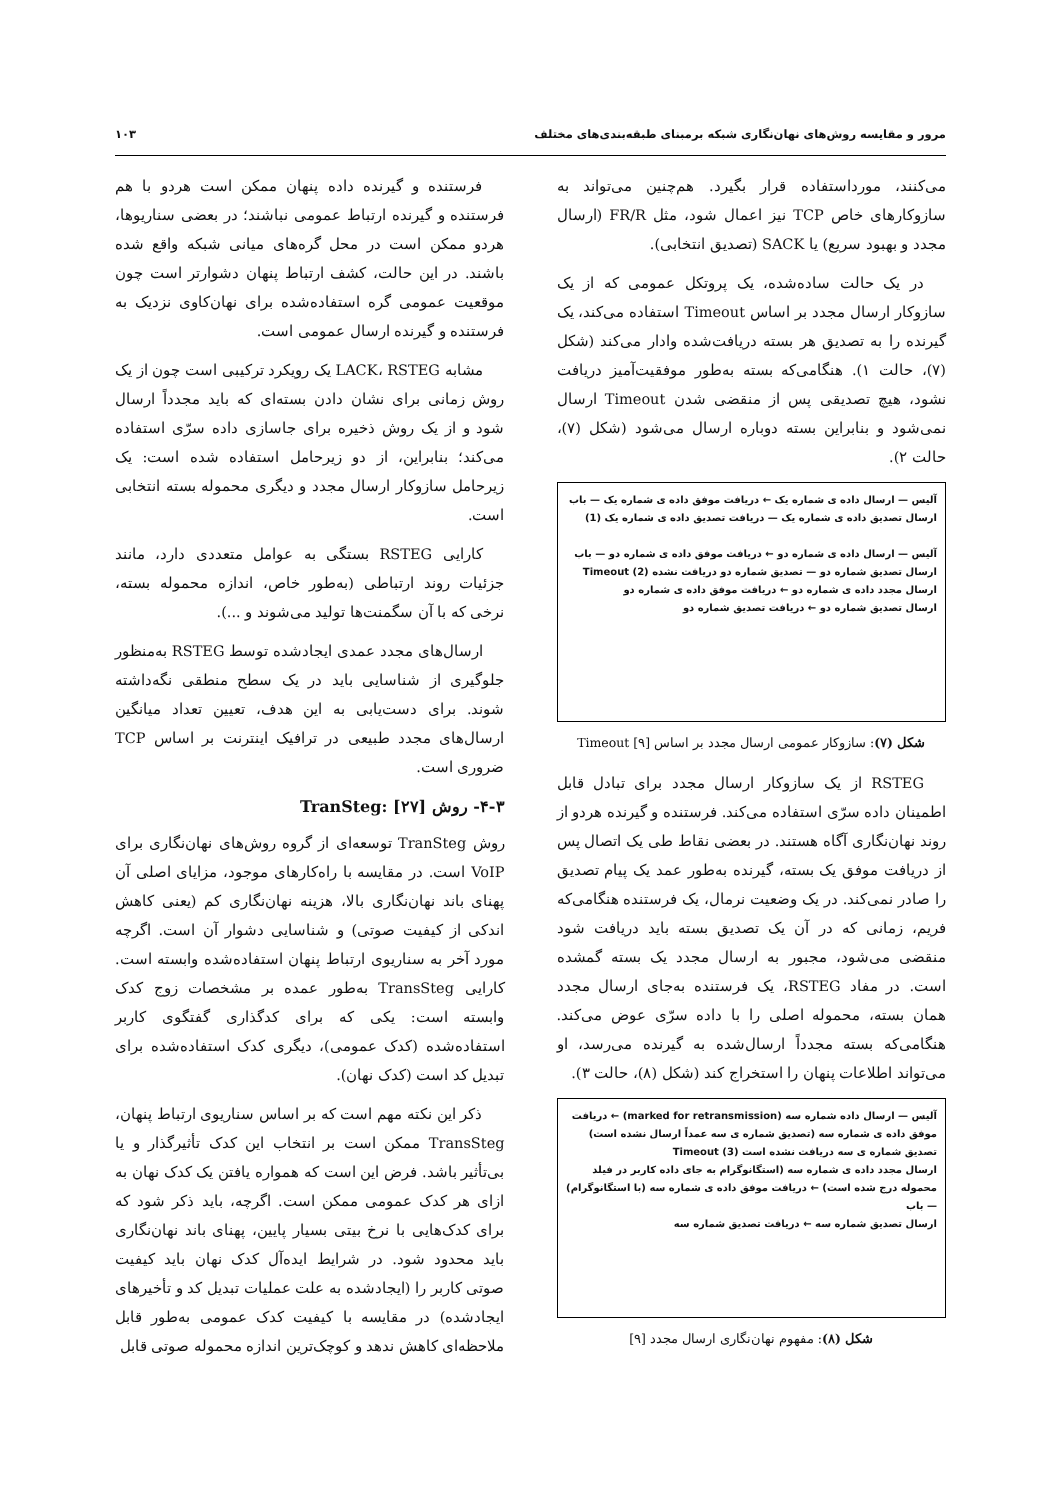مرور و مقایسه روش‌های نهان‌نگاری شبکه برمبنای طبقه‌بندی‌های مختلف ۱۰۳
می‌کنند، مورداستفاده قرار بگیرد. هم‌چنین می‌تواند به سازوکارهای خاص TCP نیز اعمال شود، مثل FR/R (ارسال مجدد و بهبود سریع) یا SACK (تصدیق انتخابی).
در یک حالت ساده‌شده، یک پروتکل عمومی که از یک سازوکار ارسال مجدد بر اساس Timeout استفاده می‌کند، یک گیرنده را به تصدیق هر بسته دریافت‌شده وادار می‌کند (شکل (۷)، حالت ۱). هنگامی‌که بسته به‌طور موفقیت‌آمیز دریافت نشود، هیچ تصدیقی پس از منقضی شدن Timeout ارسال نمی‌شود و بنابراین بسته دوباره ارسال می‌شود (شکل (۷)، حالت ۲).
آلیس — ارسال داده ی شماره یک ← دریافت موفق داده ی شماره یک — باب
ارسال تصدیق داده ی شماره یک — دریافت تصدیق داده ی شماره یک (1)
آلیس — ارسال داده ی شماره دو ← دریافت موفق داده ی شماره دو — باب
ارسال تصدیق شماره دو — تصدیق شماره دو دریافت نشده Timeout (2)
ارسال مجدد داده ی شماره دو ← دریافت موفق داده ی شماره دو
ارسال تصدیق شماره دو ← دریافت تصدیق شماره دو
شکل (۷): سازوکار عمومی ارسال مجدد بر اساس Timeout [۹]
RSTEG از یک سازوکار ارسال مجدد برای تبادل قابل اطمینان داده سرّی استفاده می‌کند. فرستنده و گیرنده هردو از روند نهان‌نگاری آگاه هستند. در بعضی نقاط طی یک اتصال پس از دریافت موفق یک بسته، گیرنده به‌طور عمد یک پیام تصدیق را صادر نمی‌کند. در یک وضعیت نرمال، یک فرستنده هنگامی‌که فریم، زمانی که در آن یک تصدیق بسته باید دریافت شود منقضی می‌شود، مجبور به ارسال مجدد یک بسته گمشده است. در مفاد RSTEG، یک فرستنده به‌جای ارسال مجدد همان بسته، محموله اصلی را با داده سرّی عوض می‌کند. هنگامی‌که بسته مجدداً ارسال‌شده به گیرنده می‌رسد، او می‌تواند اطلاعات پنهان را استخراج کند (شکل (۸)، حالت ۳).
آلیس — ارسال داده شماره سه (marked for retransmission) ← دریافت موفق داده ی شماره سه (تصدیق شماره ی سه عمداً ارسال نشده است)
تصدیق شماره ی سه دریافت نشده است Timeout (3)
ارسال مجدد داده ی شماره سه (استگانوگرام به جای داده کاربر در فیلد محموله درج شده است) ← دریافت موفق داده ی شماره سه (با استگانوگرام) — باب
ارسال تصدیق شماره سه ← دریافت تصدیق شماره سه
شکل (۸): مفهوم نهان‌نگاری ارسال مجدد [۹]
فرستنده و گیرنده داده پنهان ممکن است هردو با هم فرستنده و گیرنده ارتباط عمومی نباشند؛ در بعضی سناریوها، هردو ممکن است در محل گره‌های میانی شبکه واقع شده باشند. در این حالت، کشف ارتباط پنهان دشوارتر است چون موقعیت عمومی گره استفاده‌شده برای نهان‌کاوی نزدیک به فرستنده و گیرنده ارسال عمومی است.
مشابه LACK، RSTEG یک رویکرد ترکیبی است چون از یک روش زمانی برای نشان دادن بسته‌ای که باید مجدداً ارسال شود و از یک روش ذخیره برای جاسازی داده سرّی استفاده می‌کند؛ بنابراین، از دو زیرحامل استفاده شده است: یک زیرحامل سازوکار ارسال مجدد و دیگری محموله بسته انتخابی است.
کارایی RSTEG بستگی به عوامل متعددی دارد، مانند جزئیات روند ارتباطی (به‌طور خاص، اندازه محموله بسته، نرخی که با آن سگمنت‌ها تولید می‌شوند و ...).
ارسال‌های مجدد عمدی ایجادشده توسط RSTEG به‌منظور جلوگیری از شناسایی باید در یک سطح منطقی نگه‌داشته شوند. برای دست‌یابی به این هدف، تعیین تعداد میانگین ارسال‌های مجدد طبیعی در ترافیک اینترنت بر اساس TCP ضروری است.
۴-۳- روش TranSteg: [۲۷]
روش TranSteg توسعه‌ای از گروه روش‌های نهان‌نگاری برای VoIP است. در مقایسه با راه‌کارهای موجود، مزایای اصلی آن پهنای باند نهان‌نگاری بالا، هزینه نهان‌نگاری کم (یعنی کاهش اندکی از کیفیت صوتی) و شناسایی دشوار آن است. اگرچه مورد آخر به سناریوی ارتباط پنهان استفاده‌شده وابسته است. کارایی TransSteg به‌طور عمده بر مشخصات زوج کدک وابسته است: یکی که برای کدگذاری گفتگوی کاربر استفاده‌شده (کدک عمومی)، دیگری کدک استفاده‌شده برای تبدیل کد است (کدک نهان).
ذکر این نکته مهم است که بر اساس سناریوی ارتباط پنهان، TransSteg ممکن است بر انتخاب این کدک تأثیرگذار و یا بی‌تأثیر باشد. فرض این است که همواره یافتن یک کدک نهان به ازای هر کدک عمومی ممکن است. اگرچه، باید ذکر شود که برای کدک‌هایی با نرخ بیتی بسیار پایین، پهنای باند نهان‌نگاری باید محدود شود. در شرایط ایده‌آل کدک نهان باید کیفیت صوتی کاربر را (ایجادشده به علت عملیات تبدیل کد و تأخیرهای ایجادشده) در مقایسه با کیفیت کدک عمومی به‌طور قابل ملاحظه‌ای کاهش ندهد و کوچک‌ترین اندازه محموله صوتی قابل